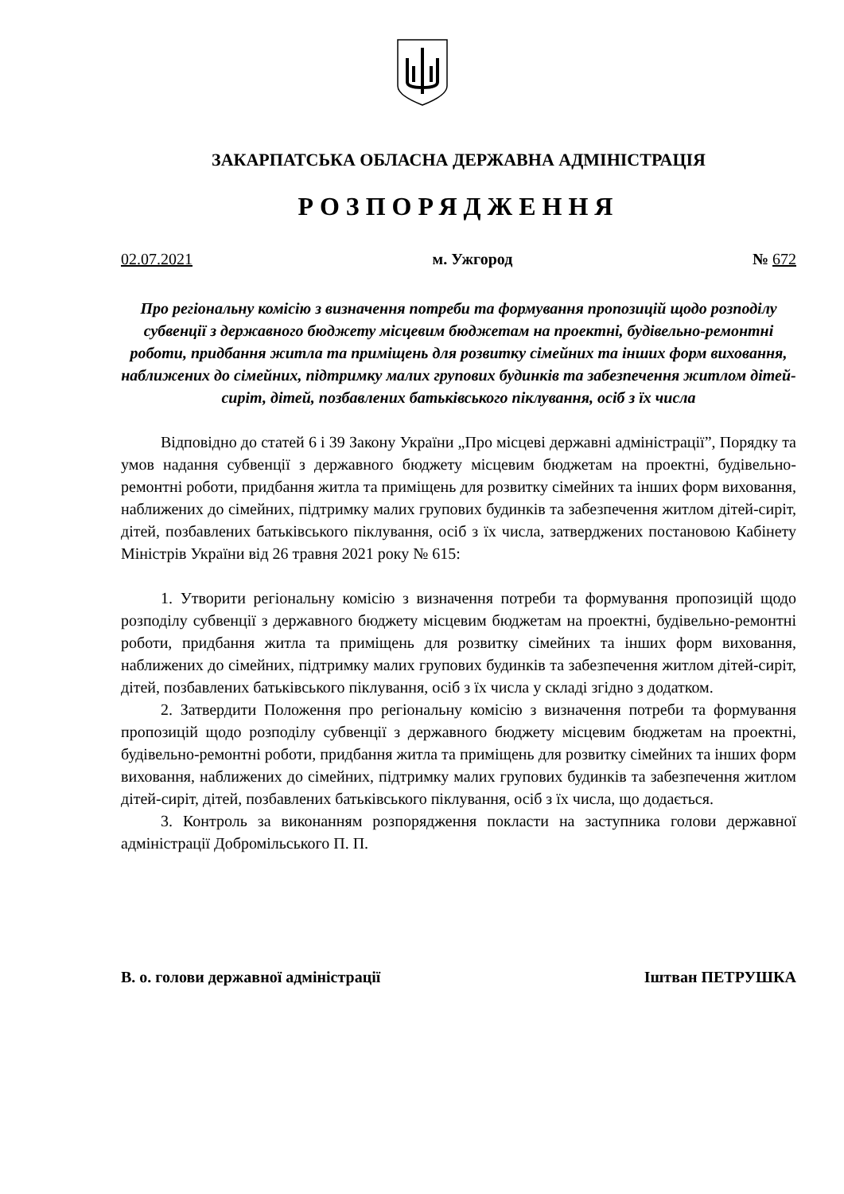ЗАКАРПАТСЬКА ОБЛАСНА ДЕРЖАВНА АДМІНІСТРАЦІЯ
РОЗПОРЯДЖЕННЯ
02.07.2021 м. Ужгород № 672
Про регіональну комісію з визначення потреби та формування пропозицій щодо розподілу субвенції з державного бюджету місцевим бюджетам на проектні, будівельно-ремонтні роботи, придбання житла та приміщень для розвитку сімейних та інших форм виховання, наближених до сімейних, підтримку малих групових будинків та забезпечення житлом дітей-сиріт, дітей, позбавлених батьківського піклування, осіб з їх числа
Відповідно до статей 6 і 39 Закону України „Про місцеві державні адміністрації”, Порядку та умов надання субвенції з державного бюджету місцевим бюджетам на проектні, будівельно-ремонтні роботи, придбання житла та приміщень для розвитку сімейних та інших форм виховання, наближених до сімейних, підтримку малих групових будинків та забезпечення житлом дітей-сиріт, дітей, позбавлених батьківського піклування, осіб з їх числа, затверджених постановою Кабінету Міністрів України від 26 травня 2021 року № 615:
1. Утворити регіональну комісію з визначення потреби та формування пропозицій щодо розподілу субвенції з державного бюджету місцевим бюджетам на проектні, будівельно-ремонтні роботи, придбання житла та приміщень для розвитку сімейних та інших форм виховання, наближених до сімейних, підтримку малих групових будинків та забезпечення житлом дітей-сиріт, дітей, позбавлених батьківського піклування, осіб з їх числа у складі згідно з додатком.
2. Затвердити Положення про регіональну комісію з визначення потреби та формування пропозицій щодо розподілу субвенції з державного бюджету місцевим бюджетам на проектні, будівельно-ремонтні роботи, придбання житла та приміщень для розвитку сімейних та інших форм виховання, наближених до сімейних, підтримку малих групових будинків та забезпечення житлом дітей-сиріт, дітей, позбавлених батьківського піклування, осіб з їх числа, що додається.
3. Контроль за виконанням розпорядження покласти на заступника голови державної адміністрації Добромільського П. П.
В. о. голови державної адміністрації Іштван ПЕТРУШКА